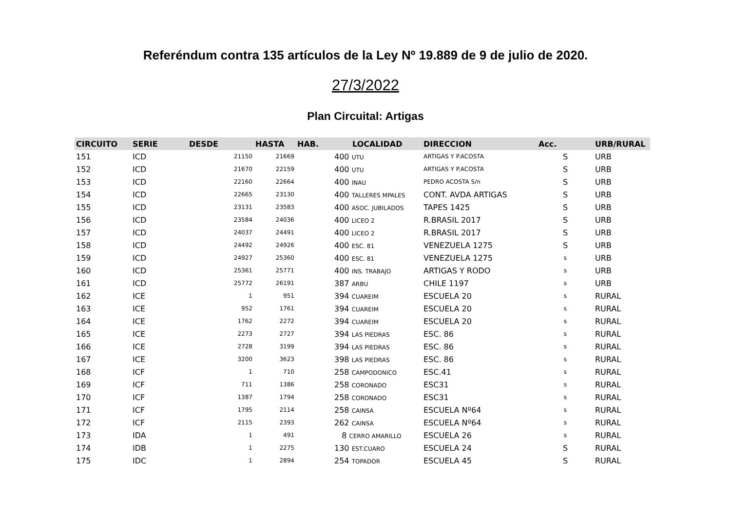Referéndum contra 135 artículos de la Ley Nº 19.889 de 9 de julio de 2020.
27/3/2022
Plan Circuital: Artigas
| CIRCUITO | SERIE | DESDE | HASTA | HAB. | LOCALIDAD | DIRECCION | Acc. | URB/RURAL |
| --- | --- | --- | --- | --- | --- | --- | --- | --- |
| 151 | ICD | 21150 | 21669 | | 400 UTU | ARTIGAS Y P.ACOSTA | S | URB |
| 152 | ICD | 21670 | 22159 | | 400 UTU | ARTIGAS Y P.ACOSTA | S | URB |
| 153 | ICD | 22160 | 22664 | | 400 INAU | PEDRO ACOSTA S/n | S | URB |
| 154 | ICD | 22665 | 23130 | | 400 TALLERES MPALES | CONT. AVDA ARTIGAS | S | URB |
| 155 | ICD | 23131 | 23583 | | 400 ASOC. JUBILADOS | TAPES 1425 | S | URB |
| 156 | ICD | 23584 | 24036 | | 400 LICEO 2 | R.BRASIL 2017 | S | URB |
| 157 | ICD | 24037 | 24491 | | 400 LICEO 2 | R.BRASIL 2017 | S | URB |
| 158 | ICD | 24492 | 24926 | | 400 ESC. 81 | VENEZUELA 1275 | S | URB |
| 159 | ICD | 24927 | 25360 | | 400 ESC. 81 | VENEZUELA 1275 | s | URB |
| 160 | ICD | 25361 | 25771 | | 400 INS. TRABAJO | ARTIGAS Y RODO | s | URB |
| 161 | ICD | 25772 | 26191 | | 387 ARBU | CHILE 1197 | s | URB |
| 162 | ICE | 1 | 951 | | 394 CUAREIM | ESCUELA 20 | s | RURAL |
| 163 | ICE | 952 | 1761 | | 394 CUAREIM | ESCUELA 20 | s | RURAL |
| 164 | ICE | 1762 | 2272 | | 394 CUAREIM | ESCUELA 20 | s | RURAL |
| 165 | ICE | 2273 | 2727 | | 394 LAS PIEDRAS | ESC. 86 | s | RURAL |
| 166 | ICE | 2728 | 3199 | | 394 LAS PIEDRAS | ESC. 86 | s | RURAL |
| 167 | ICE | 3200 | 3623 | | 398 LAS PIEDRAS | ESC. 86 | s | RURAL |
| 168 | ICF | 1 | 710 | | 258 CAMPODONICO | ESC.41 | s | RURAL |
| 169 | ICF | 711 | 1386 | | 258 CORONADO | ESC31 | s | RURAL |
| 170 | ICF | 1387 | 1794 | | 258 CORONADO | ESC31 | s | RURAL |
| 171 | ICF | 1795 | 2114 | | 258 CAINSA | ESCUELA Nº64 | s | RURAL |
| 172 | ICF | 2115 | 2393 | | 262 CAINSA | ESCUELA Nº64 | s | RURAL |
| 173 | IDA | 1 | 491 | | 8 CERRO AMARILLO | ESCUELA 26 | s | RURAL |
| 174 | IDB | 1 | 2275 | | 130 EST.CUARO | ESCUELA 24 | S | RURAL |
| 175 | IDC | 1 | 2894 | | 254 TOPADOR | ESCUELA 45 | S | RURAL |